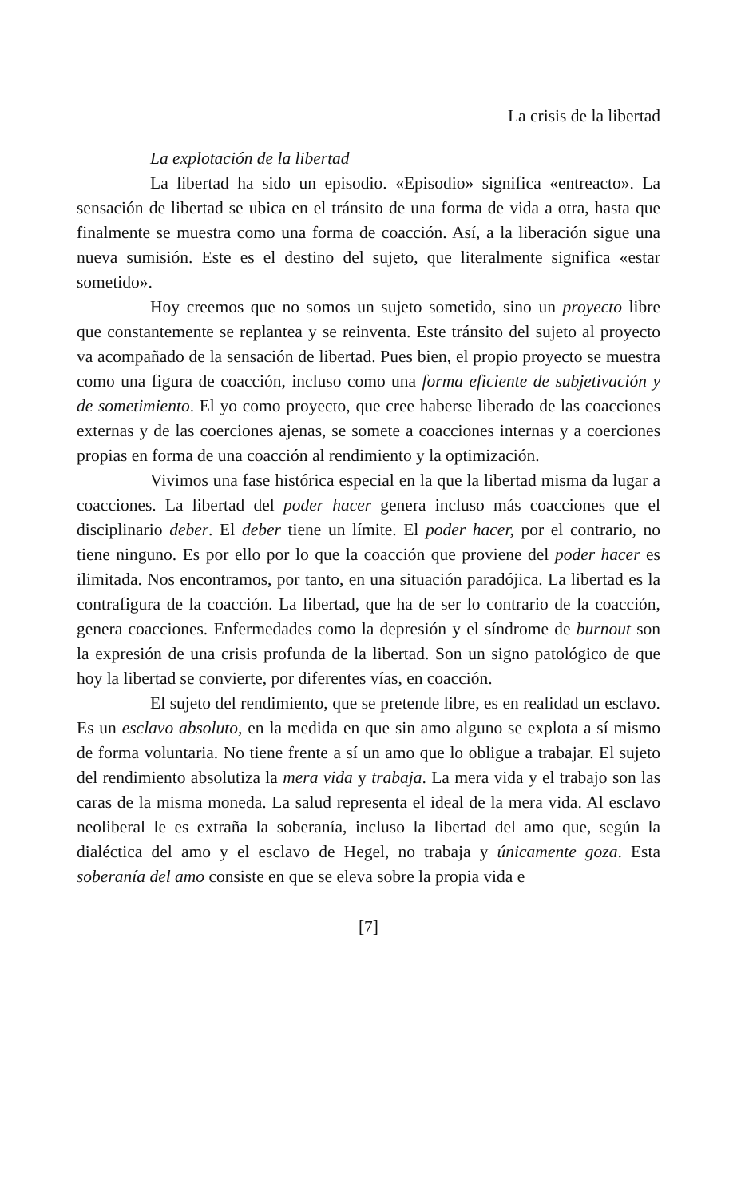La crisis de la libertad
La explotación de la libertad
La libertad ha sido un episodio. «Episodio» significa «entreacto». La sensación de libertad se ubica en el tránsito de una forma de vida a otra, hasta que finalmente se muestra como una forma de coacción. Así, a la liberación sigue una nueva sumisión. Este es el destino del sujeto, que literalmente significa «estar sometido».
Hoy creemos que no somos un sujeto sometido, sino un proyecto libre que constantemente se replantea y se reinventa. Este tránsito del sujeto al proyecto va acompañado de la sensación de libertad. Pues bien, el propio proyecto se muestra como una figura de coacción, incluso como una forma eficiente de subjetivación y de sometimiento. El yo como proyecto, que cree haberse liberado de las coacciones externas y de las coerciones ajenas, se somete a coacciones internas y a coerciones propias en forma de una coacción al rendimiento y la optimización.
Vivimos una fase histórica especial en la que la libertad misma da lugar a coacciones. La libertad del poder hacer genera incluso más coacciones que el disciplinario deber. El deber tiene un límite. El poder hacer, por el contrario, no tiene ninguno. Es por ello por lo que la coacción que proviene del poder hacer es ilimitada. Nos encontramos, por tanto, en una situación paradójica. La libertad es la contrafigura de la coacción. La libertad, que ha de ser lo contrario de la coacción, genera coacciones. Enfermedades como la depresión y el síndrome de burnout son la expresión de una crisis profunda de la libertad. Son un signo patológico de que hoy la libertad se convierte, por diferentes vías, en coacción.
El sujeto del rendimiento, que se pretende libre, es en realidad un esclavo. Es un esclavo absoluto, en la medida en que sin amo alguno se explota a sí mismo de forma voluntaria. No tiene frente a sí un amo que lo obligue a trabajar. El sujeto del rendimiento absolutiza la mera vida y trabaja. La mera vida y el trabajo son las caras de la misma moneda. La salud representa el ideal de la mera vida. Al esclavo neoliberal le es extraña la soberanía, incluso la libertad del amo que, según la dialéctica del amo y el esclavo de Hegel, no trabaja y únicamente goza. Esta soberanía del amo consiste en que se eleva sobre la propia vida e
[7]